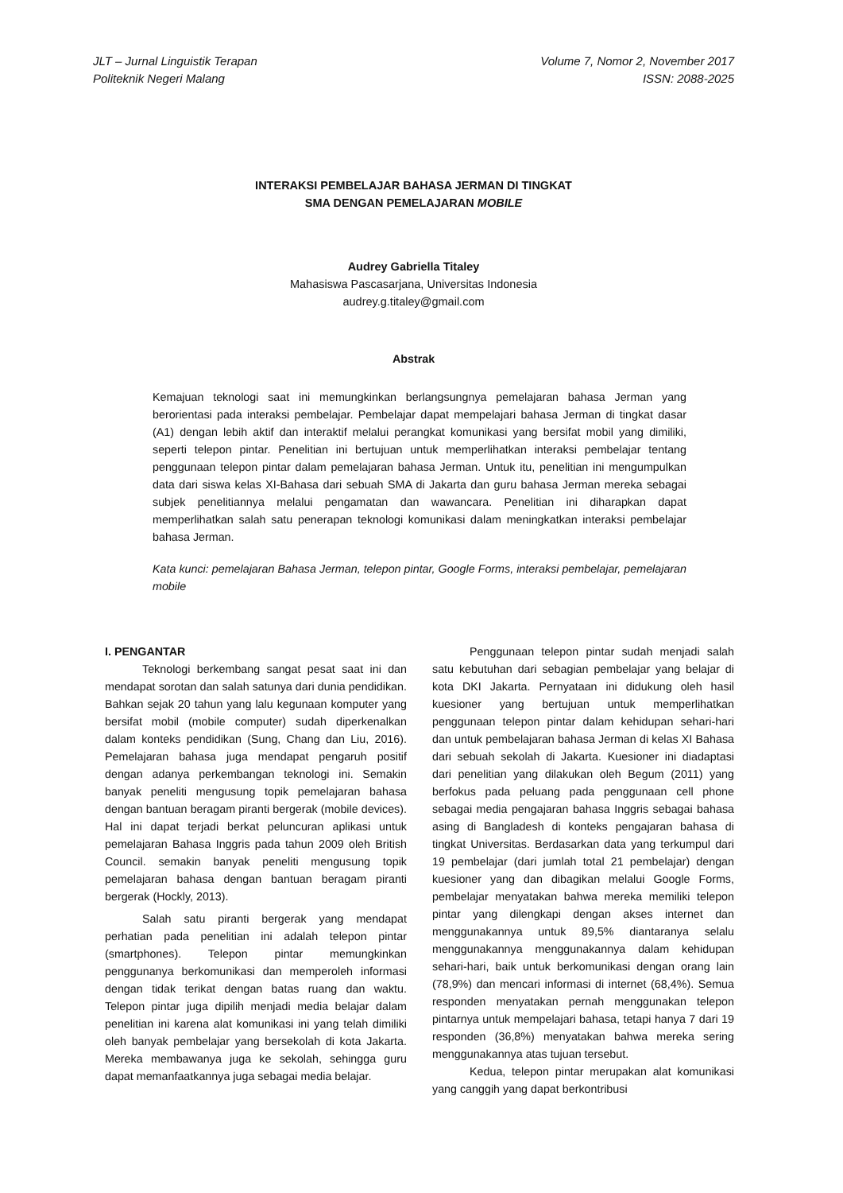JLT – Jurnal Linguistik Terapan
Politeknik Negeri Malang
Volume 7, Nomor 2, November 2017
ISSN: 2088-2025
INTERAKSI PEMBELAJAR BAHASA JERMAN DI TINGKAT
SMA DENGAN PEMELAJARAN MOBILE
Audrey Gabriella Titaley
Mahasiswa Pascasarjana, Universitas Indonesia
audrey.g.titaley@gmail.com
Abstrak
Kemajuan teknologi saat ini memungkinkan berlangsungnya pemelajaran bahasa Jerman yang berorientasi pada interaksi pembelajar. Pembelajar dapat mempelajari bahasa Jerman di tingkat dasar (A1) dengan lebih aktif dan interaktif melalui perangkat komunikasi yang bersifat mobil yang dimiliki, seperti telepon pintar. Penelitian ini bertujuan untuk memperlihatkan interaksi pembelajar tentang penggunaan telepon pintar dalam pemelajaran bahasa Jerman. Untuk itu, penelitian ini mengumpulkan data dari siswa kelas XI-Bahasa dari sebuah SMA di Jakarta dan guru bahasa Jerman mereka sebagai subjek penelitiannya melalui pengamatan dan wawancara. Penelitian ini diharapkan dapat memperlihatkan salah satu penerapan teknologi komunikasi dalam meningkatkan interaksi pembelajar bahasa Jerman.
Kata kunci: pemelajaran Bahasa Jerman, telepon pintar, Google Forms, interaksi pembelajar, pemelajaran mobile
I. PENGANTAR
Teknologi berkembang sangat pesat saat ini dan mendapat sorotan dan salah satunya dari dunia pendidikan. Bahkan sejak 20 tahun yang lalu kegunaan komputer yang bersifat mobil (mobile computer) sudah diperkenalkan dalam konteks pendidikan (Sung, Chang dan Liu, 2016). Pemelajaran bahasa juga mendapat pengaruh positif dengan adanya perkembangan teknologi ini. Semakin banyak peneliti mengusung topik pemelajaran bahasa dengan bantuan beragam piranti bergerak (mobile devices). Hal ini dapat terjadi berkat peluncuran aplikasi untuk pemelajaran Bahasa Inggris pada tahun 2009 oleh British Council. semakin banyak peneliti mengusung topik pemelajaran bahasa dengan bantuan beragam piranti bergerak (Hockly, 2013).
Salah satu piranti bergerak yang mendapat perhatian pada penelitian ini adalah telepon pintar (smartphones). Telepon pintar memungkinkan penggunanya berkomunikasi dan memperoleh informasi dengan tidak terikat dengan batas ruang dan waktu. Telepon pintar juga dipilih menjadi media belajar dalam penelitian ini karena alat komunikasi ini yang telah dimiliki oleh banyak pembelajar yang bersekolah di kota Jakarta. Mereka membawanya juga ke sekolah, sehingga guru dapat memanfaatkannya juga sebagai media belajar.
Penggunaan telepon pintar sudah menjadi salah satu kebutuhan dari sebagian pembelajar yang belajar di kota DKI Jakarta. Pernyataan ini didukung oleh hasil kuesioner yang bertujuan untuk memperlihatkan penggunaan telepon pintar dalam kehidupan sehari-hari dan untuk pembelajaran bahasa Jerman di kelas XI Bahasa dari sebuah sekolah di Jakarta. Kuesioner ini diadaptasi dari penelitian yang dilakukan oleh Begum (2011) yang berfokus pada peluang pada penggunaan cell phone sebagai media pengajaran bahasa Inggris sebagai bahasa asing di Bangladesh di konteks pengajaran bahasa di tingkat Universitas. Berdasarkan data yang terkumpul dari 19 pembelajar (dari jumlah total 21 pembelajar) dengan kuesioner yang dan dibagikan melalui Google Forms, pembelajar menyatakan bahwa mereka memiliki telepon pintar yang dilengkapi dengan akses internet dan menggunakannya untuk 89,5% diantaranya selalu menggunakannya menggunakannya dalam kehidupan sehari-hari, baik untuk berkomunikasi dengan orang lain (78,9%) dan mencari informasi di internet (68,4%). Semua responden menyatakan pernah menggunakan telepon pintarnya untuk mempelajari bahasa, tetapi hanya 7 dari 19 responden (36,8%) menyatakan bahwa mereka sering menggunakannya atas tujuan tersebut.
Kedua, telepon pintar merupakan alat komunikasi yang canggih yang dapat berkontribusi